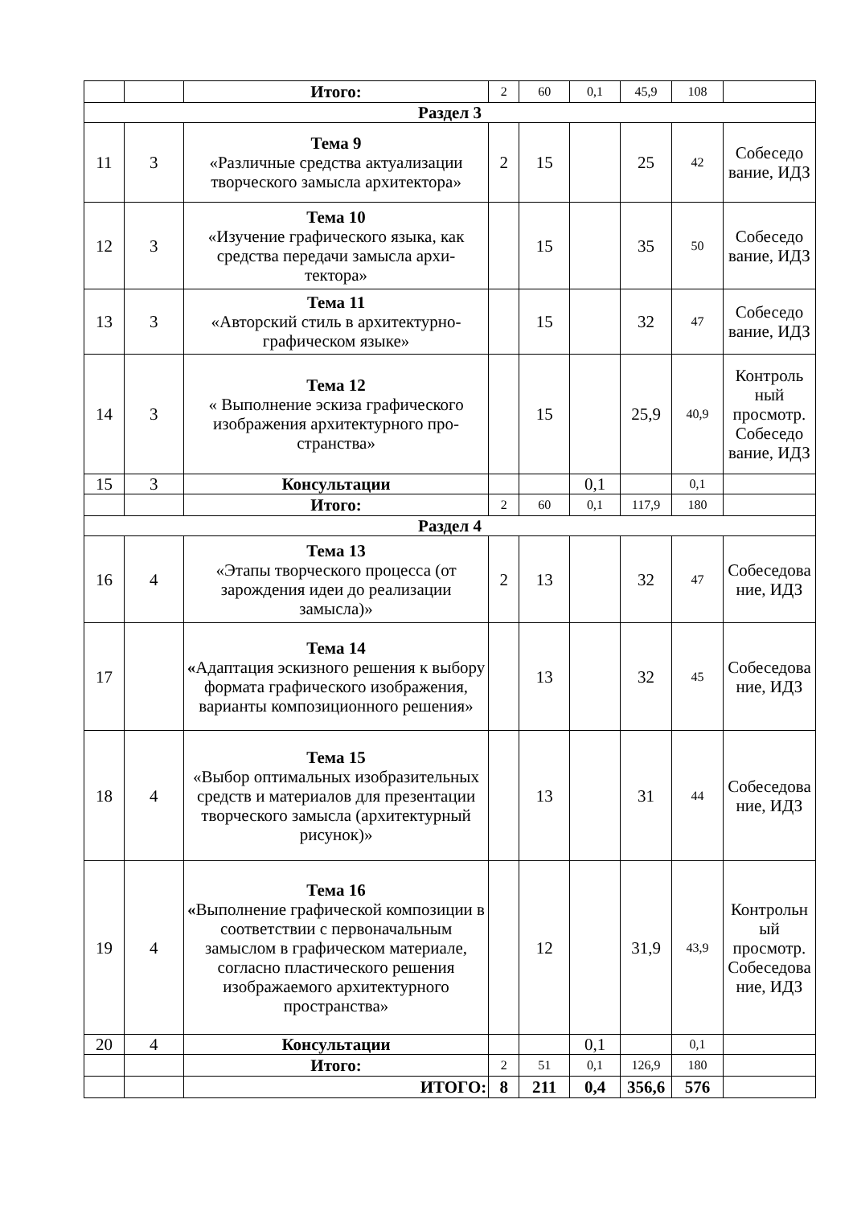| | | Итого: | 2 | 60 | 0,1 | 45,9 | 108 | |
| Раздел 3 | | | | | | | | |
| 11 | 3 | Тема 9 «Различные средства актуализации творческого замысла архитектора» | 2 | 15 | | 25 | 42 | Собеседо вание, ИДЗ |
| 12 | 3 | Тема 10 «Изучение графического языка, как средства передачи замысла архи-тектора» | | 15 | | 35 | 50 | Собеседо вание, ИДЗ |
| 13 | 3 | Тема 11 «Авторский стиль в архитектурно-графическом языке» | | 15 | | 32 | 47 | Собеседо вание, ИДЗ |
| 14 | 3 | Тема 12 « Выполнение эскиза графического изображения архитектурного про-странства» | | 15 | | 25,9 | 40,9 | Контроль ный просмотр. Собеседо вание, ИДЗ |
| 15 | 3 | Консультации | | | 0,1 | | 0,1 | |
| | | Итого: | 2 | 60 | 0,1 | 117,9 | 180 | |
| Раздел 4 | | | | | | | | |
| 16 | 4 | Тема 13 «Этапы творческого процесса (от зарождения идеи до реализации замысла)» | 2 | 13 | | 32 | 47 | Собеседова ние, ИДЗ |
| 17 | | Тема 14 « Адаптация эскизного решения к выбору формата графического изображения, варианты композиционного решения» | | 13 | | 32 | 45 | Собеседова ние, ИДЗ |
| 18 | 4 | Тема 15 «Выбор оптимальных изобразительных средств и материалов для презентации творческого замысла (архитектурный рисунок)» | | 13 | | 31 | 44 | Собеседова ние, ИДЗ |
| 19 | 4 | Тема 16 « Выполнение графической композиции в соответствии с первоначальным замыслом в графическом материале, согласно пластического решения изображаемого архитектурного пространства» | | 12 | | 31,9 | 43,9 | Контрольн ый просмотр. Собеседова ние, ИДЗ |
| 20 | 4 | Консультации | | | 0,1 | | 0,1 | |
| | | Итого: | 2 | 51 | 0,1 | 126,9 | 180 | |
| | | ИТОГО: | 8 | 211 | 0,4 | 356,6 | 576 | |